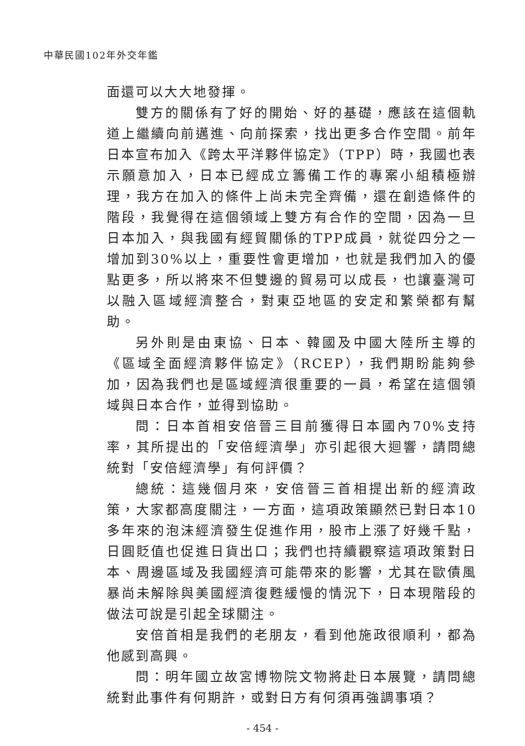中華民國102年外交年鑑
面還可以大大地發揮。
雙方的關係有了好的開始、好的基礎，應該在這個軌道上繼續向前邁進、向前探索，找出更多合作空間。前年日本宣布加入《跨太平洋夥伴協定》（TPP）時，我國也表示願意加入，日本已經成立籌備工作的專案小組積極辦理，我方在加入的條件上尚未完全齊備，還在創造條件的階段，我覺得在這個領域上雙方有合作的空間，因為一旦日本加入，與我國有經貿關係的TPP成員，就從四分之一增加到30%以上，重要性會更增加，也就是我們加入的優點更多，所以將來不但雙邊的貿易可以成長，也讓臺灣可以融入區域經濟整合，對東亞地區的安定和繁榮都有幫助。
另外則是由東協、日本、韓國及中國大陸所主導的《區域全面經濟夥伴協定》（RCEP），我們期盼能夠參加，因為我們也是區域經濟很重要的一員，希望在這個領域與日本合作，並得到協助。
問：日本首相安倍晉三目前獲得日本國內70%支持率，其所提出的「安倍經濟學」亦引起很大迴響，請問總統對「安倍經濟學」有何評價？
總統：這幾個月來，安倍晉三首相提出新的經濟政策，大家都高度關注，一方面，這項政策顯然已對日本10多年來的泡沫經濟發生促進作用，股市上漲了好幾千點，日圓貶值也促進日貨出口；我們也持續觀察這項政策對日本、周邊區域及我國經濟可能帶來的影響，尤其在歐債風暴尚未解除與美國經濟復甦緩慢的情況下，日本現階段的做法可說是引起全球關注。
安倍首相是我們的老朋友，看到他施政很順利，都為他感到高興。
問：明年國立故宮博物院文物將赴日本展覽，請問總統對此事件有何期許，或對日方有何須再強調事項？
- 454 -